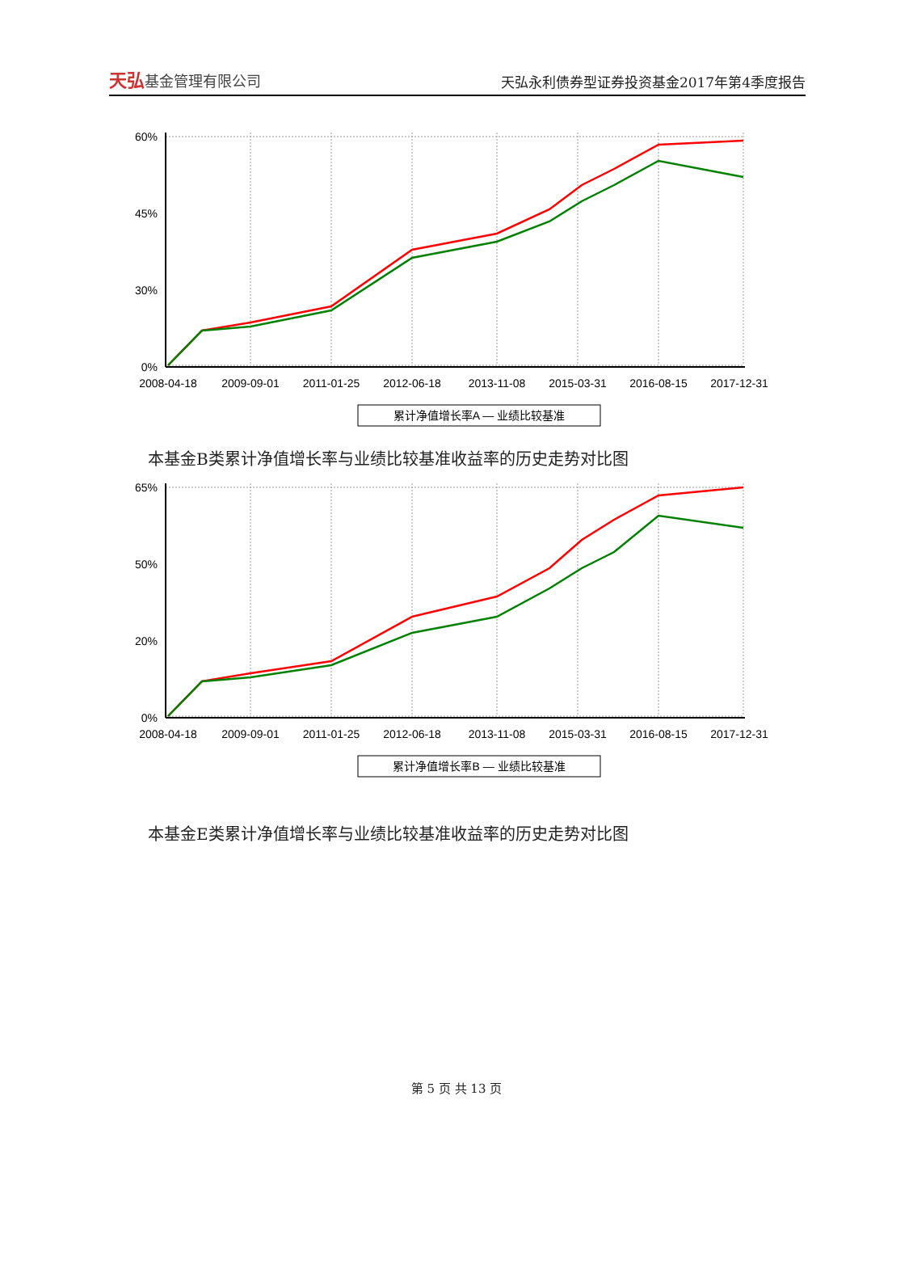天弘基金管理有限公司
天弘永利债券型证券投资基金2017年第4季度报告
60%
45%
30%
0%
2008-04-18
2009-09-01
2011-01-25
2012-06-18
2013-11-08
2015-03-31
2016-08-15
2017-12-31
累计净值增长率A — 业绩比较基准
本基金B类累计净值增长率与业绩比较基准收益率的历史走势对比图
65%
50%
20%
0%
2008-04-18
2009-09-01
2011-01-25
2012-06-18
2013-11-08
2015-03-31
2016-08-15
2017-12-31
累计净值增长率B — 业绩比较基准
本基金E类累计净值增长率与业绩比较基准收益率的历史走势对比图
第 5 页 共 13 页